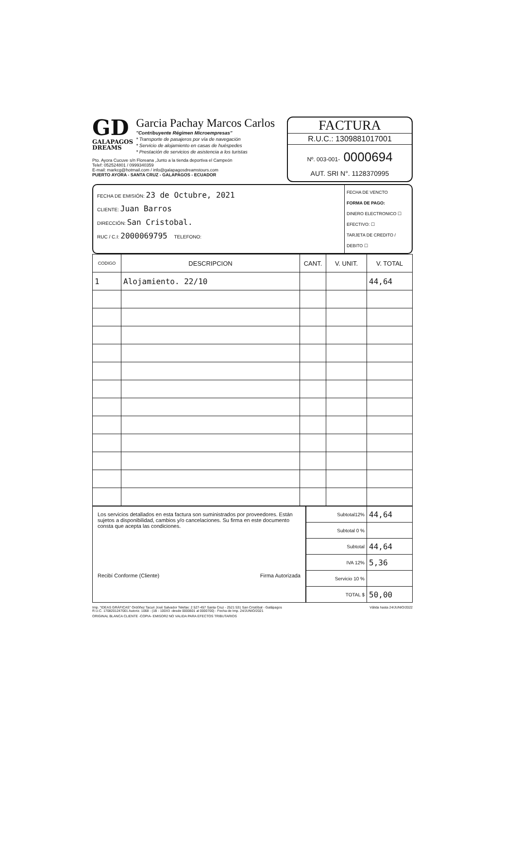GD
GALAPAGOS
DREAMS
Garcia Pachay Marcos Carlos
"Contribuyente Régimen Microempresas"
* Transporte de pasajeros por vía de navegación
* Servicio de alojamiento en casas de huéspedes
* Prestación de servicios de asistencia a los turistas
Pto. Ayora Cucuve s/n Floreana ,Junto a la tienda deportiva el Campeón
Telef: 052524801 / 0999340359
E-mail: markcg@hotmail.com / info@galapagosdreamstours.com
PUERTO AYORA - SANTA CRUZ - GALAPAGOS - ECUADOR
FACTURA
R.U.C.: 1309881017001
Nº. 003-001- 0000694
AUT. SRI N°. 1128370995
FECHA DE EMISIÓN: 23 de Octubre, 2021
CLIENTE: Juan Barros
DIRECCIÓN: San Cristobal.
RUC / C.I: 2000069795 TELEFONO:
FECHA DE VENCTO
FORMA DE PAGO:
DINERO ELECTRONICO ☐
EFECTIVO: ☐
TARJETA DE CREDITO / DEBITO ☐
| CODIGO | DESCRIPCION | CANT. | V. UNIT. | V. TOTAL |
| --- | --- | --- | --- | --- |
| 1 | Alojamiento. 22/10 | | | 44,64 |
Los servicios detallados en esta factura son suministrados por proveedores. Están sujetos a disponibilidad, cambios y/o cancelaciones. Su firma en este documento consta que acepta las condiciones.
Recibí Conforme (Cliente) Firma Autorizada
| Subtotal12% | 44,64 |
| Subtotal 0 % | |
| Subtotal | 44,64 |
| IVA 12% | 5,36 |
| Servicio 10 % | |
| TOTAL $ | 50,00 |
Imp. "IDEAS GRÁFICAS" Ordóñez Tacuri José Salvador Telefax: 2 527-457 Santa Cruz - 2521 531 San Cristóbal - Galápagos
R.U.C. 1708201247001 Autoriz. 1068 - (1B - 100X3 -desde 0000601 al 0000700) - Fecha de Imp. 24/JUNIO/2021
Válida hasta 24/JUNIO/2022
ORIGINAL BLANCA CLIENTE -COPIA- EMISOR2 NO VALIDA PARA EFECTOS TRIBUTARIOS